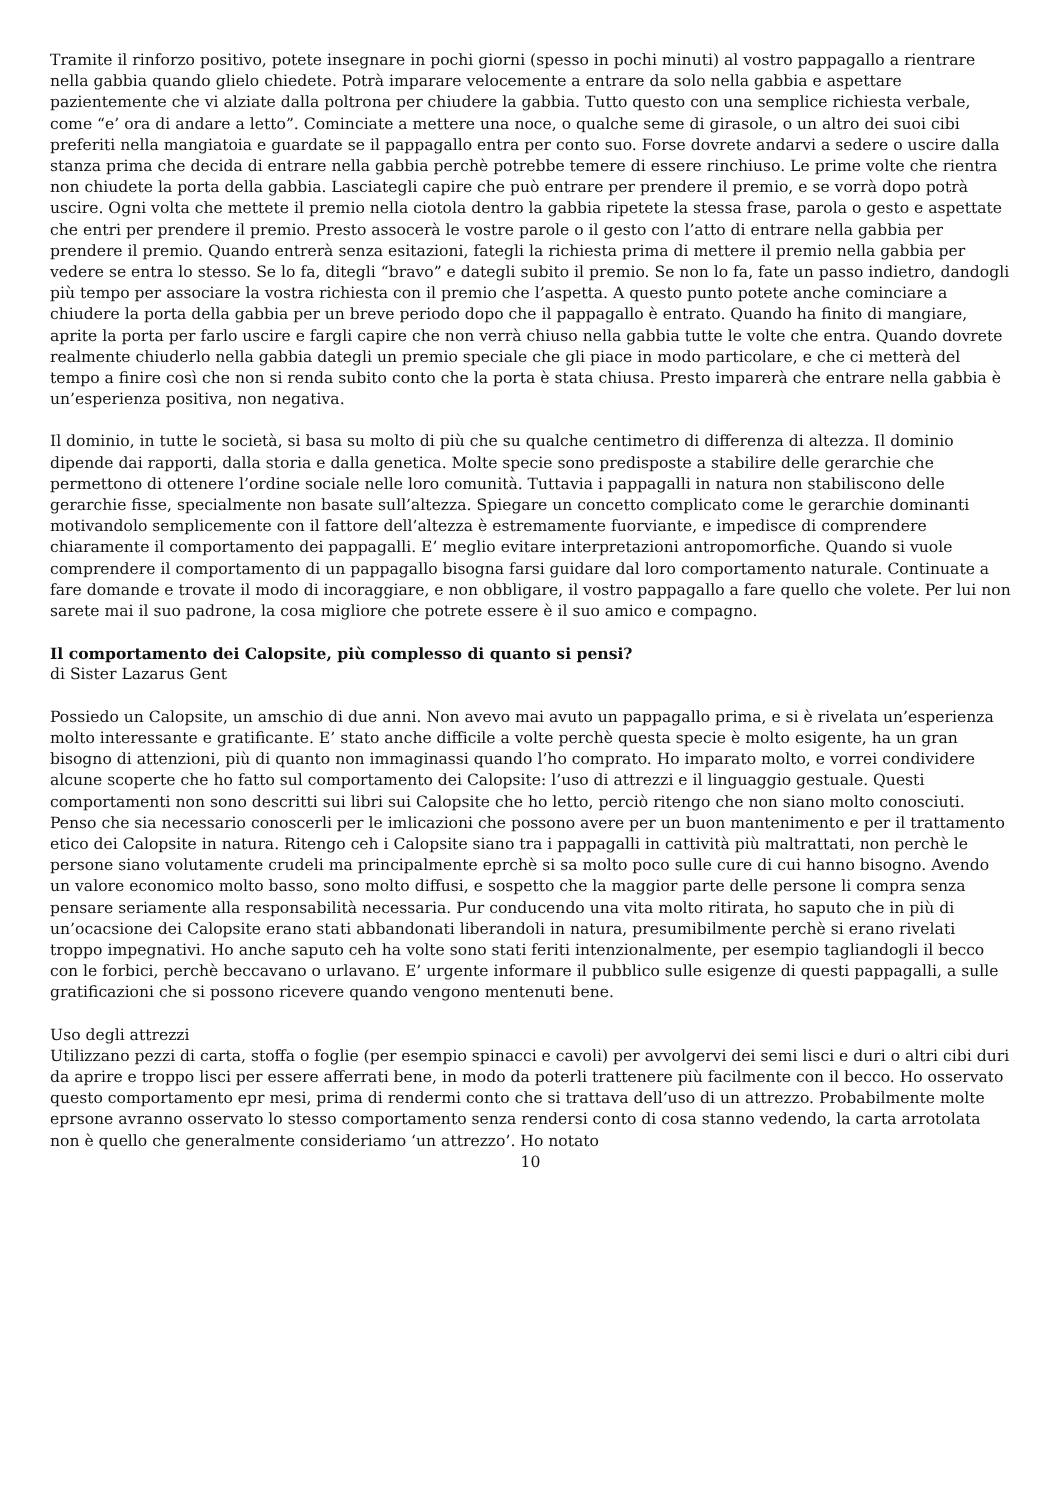Tramite il rinforzo positivo, potete insegnare in pochi giorni (spesso in pochi minuti) al vostro pappagallo a rientrare nella gabbia quando glielo chiedete. Potrà imparare velocemente a entrare da solo nella gabbia e aspettare pazientemente che vi alziate dalla poltrona per chiudere la gabbia. Tutto questo con una semplice richiesta verbale, come “e’ ora di andare a letto”. Cominciate a mettere una noce, o qualche seme di girasole, o un altro dei suoi cibi preferiti nella mangiatoia e guardate se il pappagallo entra per conto suo. Forse dovrete andarvi a sedere o uscire dalla stanza prima che decida di entrare nella gabbia perchè potrebbe temere di essere rinchiuso. Le prime volte che rientra non chiudete la porta della gabbia. Lasciategli capire che può entrare per prendere il premio, e se vorrà dopo potrà uscire. Ogni volta che mettete il premio nella ciotola dentro la gabbia ripetete la stessa frase, parola o gesto e aspettate che entri per prendere il premio. Presto assocerà le vostre parole o il gesto con l’atto di entrare nella gabbia per prendere il premio. Quando entrerà senza esitazioni, fategli la richiesta prima di mettere il premio nella gabbia per vedere se entra lo stesso. Se lo fa, ditegli “bravo” e dategli subito il premio. Se non lo fa, fate un passo indietro, dandogli più tempo per associare la vostra richiesta con il premio che l’aspetta. A questo punto potete anche cominciare a chiudere la porta della gabbia per un breve periodo dopo che il pappagallo è entrato. Quando ha finito di mangiare, aprite la porta per farlo uscire e fargli capire che non verrà chiuso nella gabbia tutte le volte che entra. Quando dovrete realmente chiuderlo nella gabbia dategli un premio speciale che gli piace in modo particolare, e che ci metterà del tempo a finire così che non si renda subito conto che la porta è stata chiusa. Presto imparerà che entrare nella gabbia è un’esperienza positiva, non negativa.
Il dominio, in tutte le società, si basa su molto di più che su qualche centimetro di differenza di altezza. Il dominio dipende dai rapporti, dalla storia e dalla genetica. Molte specie sono predisposte a stabilire delle gerarchie che permettono di ottenere l’ordine sociale nelle loro comunità. Tuttavia i pappagalli in natura non stabiliscono delle gerarchie fisse, specialmente non basate sull’altezza. Spiegare un concetto complicato come le gerarchie dominanti motivandolo semplicemente con il fattore dell’altezza è estremamente fuorviante, e impedisce di comprendere chiaramente il comportamento dei pappagalli. E’ meglio evitare interpretazioni antropomorfiche. Quando si vuole comprendere il comportamento di un pappagallo bisogna farsi guidare dal loro comportamento naturale. Continuate a fare domande e trovate il modo di incoraggiare, e non obbligare, il vostro pappagallo a fare quello che volete. Per lui non sarete mai il suo padrone, la cosa migliore che potrete essere è il suo amico e compagno.
Il comportamento dei Calopsite, più complesso di quanto si pensi?
di Sister Lazarus Gent
Possiedo un Calopsite, un amschio di due anni. Non avevo mai avuto un pappagallo prima, e si è rivelata un’esperienza molto interessante e gratificante. E’ stato anche difficile a volte perchè questa specie è molto esigente, ha un gran bisogno di attenzioni, più di quanto non immaginassi quando l’ho comprato. Ho imparato molto, e vorrei condividere alcune scoperte che ho fatto sul comportamento dei Calopsite: l’uso di attrezzi e il linguaggio gestuale. Questi comportamenti non sono descritti sui libri sui Calopsite che ho letto, perciò ritengo che non siano molto conosciuti. Penso che sia necessario conoscerli per le imlicazioni che possono avere per un buon mantenimento e per il trattamento etico dei Calopsite in natura. Ritengo ceh i Calopsite siano tra i pappagalli in cattività più maltrattati, non perchè le persone siano volutamente crudeli ma principalmente eprchè si sa molto poco sulle cure di cui hanno bisogno. Avendo un valore economico molto basso, sono molto diffusi, e sospetto che la maggior parte delle persone li compra senza pensare seriamente alla responsabilità necessaria. Pur conducendo una vita molto ritirata, ho saputo che in più di un’ocacsione dei Calopsite erano stati abbandonati liberandoli in natura, presumibilmente perchè si erano rivelati troppo impegnativi. Ho anche saputo ceh ha volte sono stati feriti intenzionalmente, per esempio tagliandogli il becco con le forbici, perchè beccavano o urlavano. E’ urgente informare il pubblico sulle esigenze di questi pappagalli, a sulle gratificazioni che si possono ricevere quando vengono mentenuti bene.
Uso degli attrezzi
Utilizzano pezzi di carta, stoffa o foglie (per esempio spinacci e cavoli) per avvolgervi dei semi lisci e duri o altri cibi duri da aprire e troppo lisci per essere afferrati bene, in modo da poterli trattenere più facilmente con il becco. Ho osservato questo comportamento epr mesi, prima di rendermi conto che si trattava dell’uso di un attrezzo. Probabilmente molte eprsone avranno osservato lo stesso comportamento senza rendersi conto di cosa stanno vedendo, la carta arrotolata non è quello che generalmente consideriamo ‘un attrezzo’. Ho notato
10